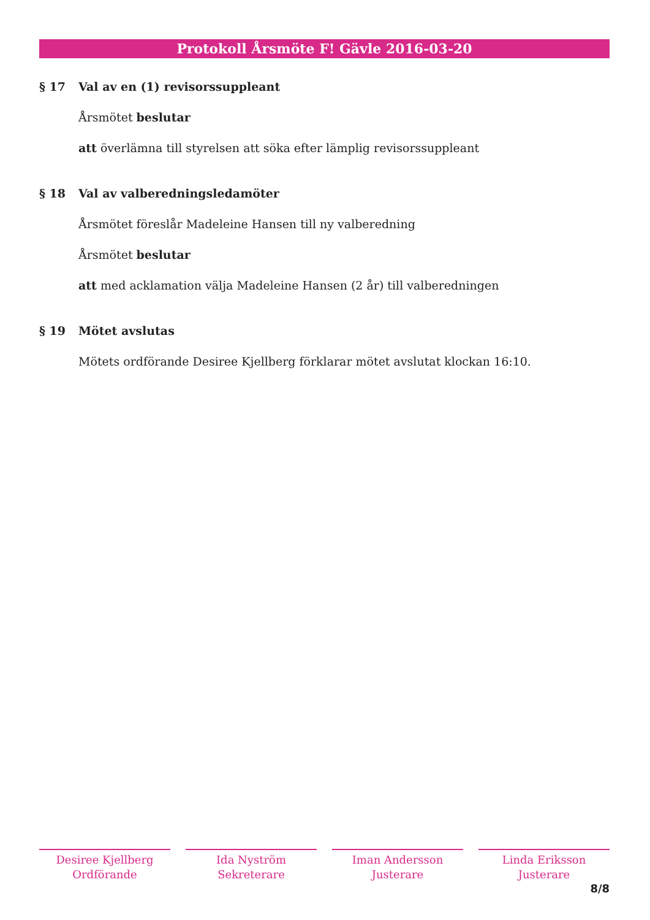Protokoll Årsmöte F! Gävle 2016-03-20
§ 17 Val av en (1) revisorssuppleant
Årsmötet beslutar
att överlämna till styrelsen att söka efter lämplig revisorssuppleant
§ 18 Val av valberedningsledamöter
Årsmötet föreslår Madeleine Hansen till ny valberedning
Årsmötet beslutar
att med acklamation välja Madeleine Hansen (2 år) till valberedningen
§ 19 Mötet avslutas
Mötets ordförande Desiree Kjellberg förklarar mötet avslutat klockan 16:10.
Desiree Kjellberg
Ordförande
Ida Nyström
Sekreterare
Iman Andersson
Justerare
Linda Eriksson
Justerare
8/8